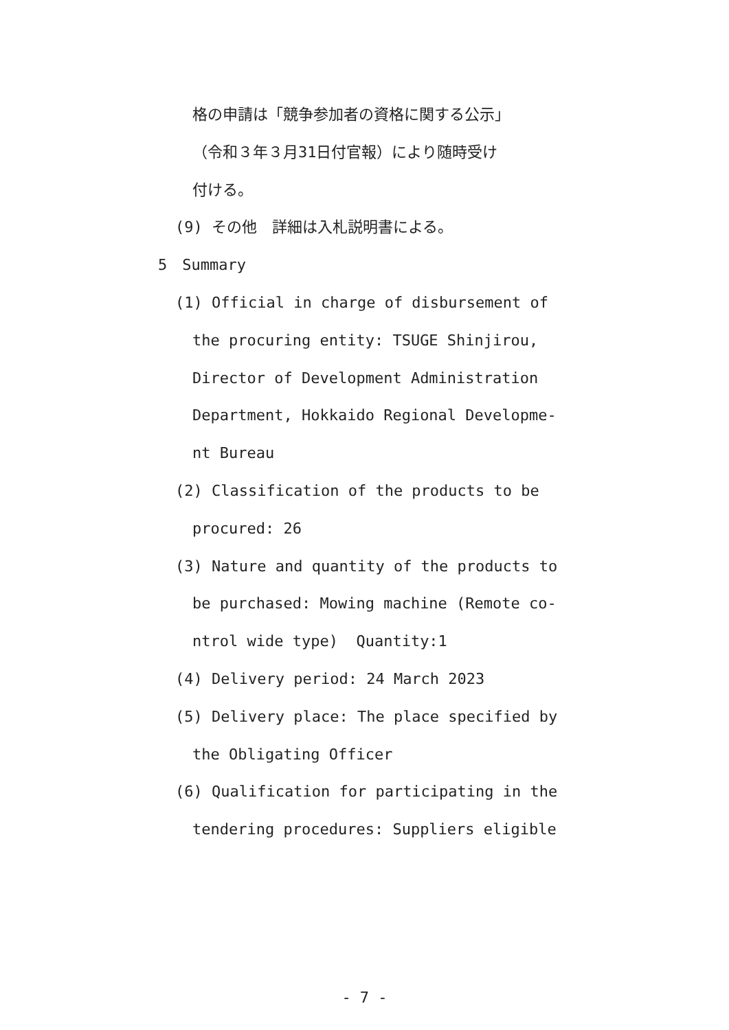格の申請は「競争参加者の資格に関する公示」
（令和３年３月31日付官報）により随時受け
付ける。
(9) その他　詳細は入札説明書による。
5　Summary
(1) Official in charge of disbursement of
the procuring entity: TSUGE Shinjirou,
Director of Development Administration
Department, Hokkaido Regional Developme-
nt Bureau
(2) Classification of the products to be
procured: 26
(3) Nature and quantity of the products to
be purchased: Mowing machine (Remote co-
ntrol wide type) Quantity:1
(4) Delivery period: 24 March 2023
(5) Delivery place: The place specified by
the Obligating Officer
(6) Qualification for participating in the
tendering procedures: Suppliers eligible
- 7 -